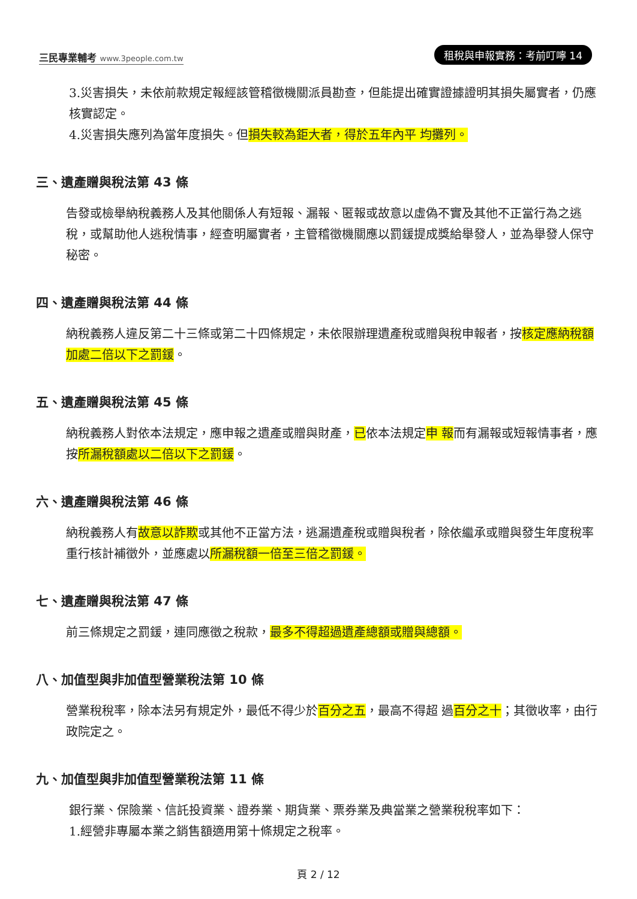三民專業輔考 www.3people.com.tw
租稅與申報實務：考前叮嚀 14
3.災害損失，未依前款規定報經該管稽徵機關派員勘查，但能提出確實證據證明其損失屬實者，仍應核實認定。
4.災害損失應列為當年度損失。但損失較為鉅大者，得於五年內平 均攤列。
三、遺產贈與稅法第 43 條
告發或檢舉納稅義務人及其他關係人有短報、漏報、匿報或故意以虛偽不實及其他不正當行為之逃稅，或幫助他人逃稅情事，經查明屬實者，主管稽徵機關應以罰鍰提成獎給舉發人，並為舉發人保守秘密。
四、遺產贈與稅法第 44 條
納稅義務人違反第二十三條或第二十四條規定，未依限辦理遺產稅或贈與稅申報者，按核定應納稅額加處二倍以下之罰鍰。
五、遺產贈與稅法第 45 條
納稅義務人對依本法規定，應申報之遺產或贈與財產，已依本法規定申 報而有漏報或短報情事者，應按所漏稅額處以二倍以下之罰鍰。
六、遺產贈與稅法第 46 條
納稅義務人有故意以詐欺或其他不正當方法，逃漏遺產稅或贈與稅者，除依繼承或贈與發生年度稅率重行核計補徵外，並應處以所漏稅額一倍至三倍之罰鍰。
七、遺產贈與稅法第 47 條
前三條規定之罰鍰，連同應徵之稅款，最多不得超過遺產總額或贈與總額。
八、加值型與非加值型營業稅法第 10 條
營業稅稅率，除本法另有規定外，最低不得少於百分之五，最高不得超 過百分之十；其徵收率，由行政院定之。
九、加值型與非加值型營業稅法第 11 條
銀行業、保險業、信託投資業、證券業、期貨業、票券業及典當業之營業稅稅率如下：
1.經營非專屬本業之銷售額適用第十條規定之稅率。
頁 2 / 12